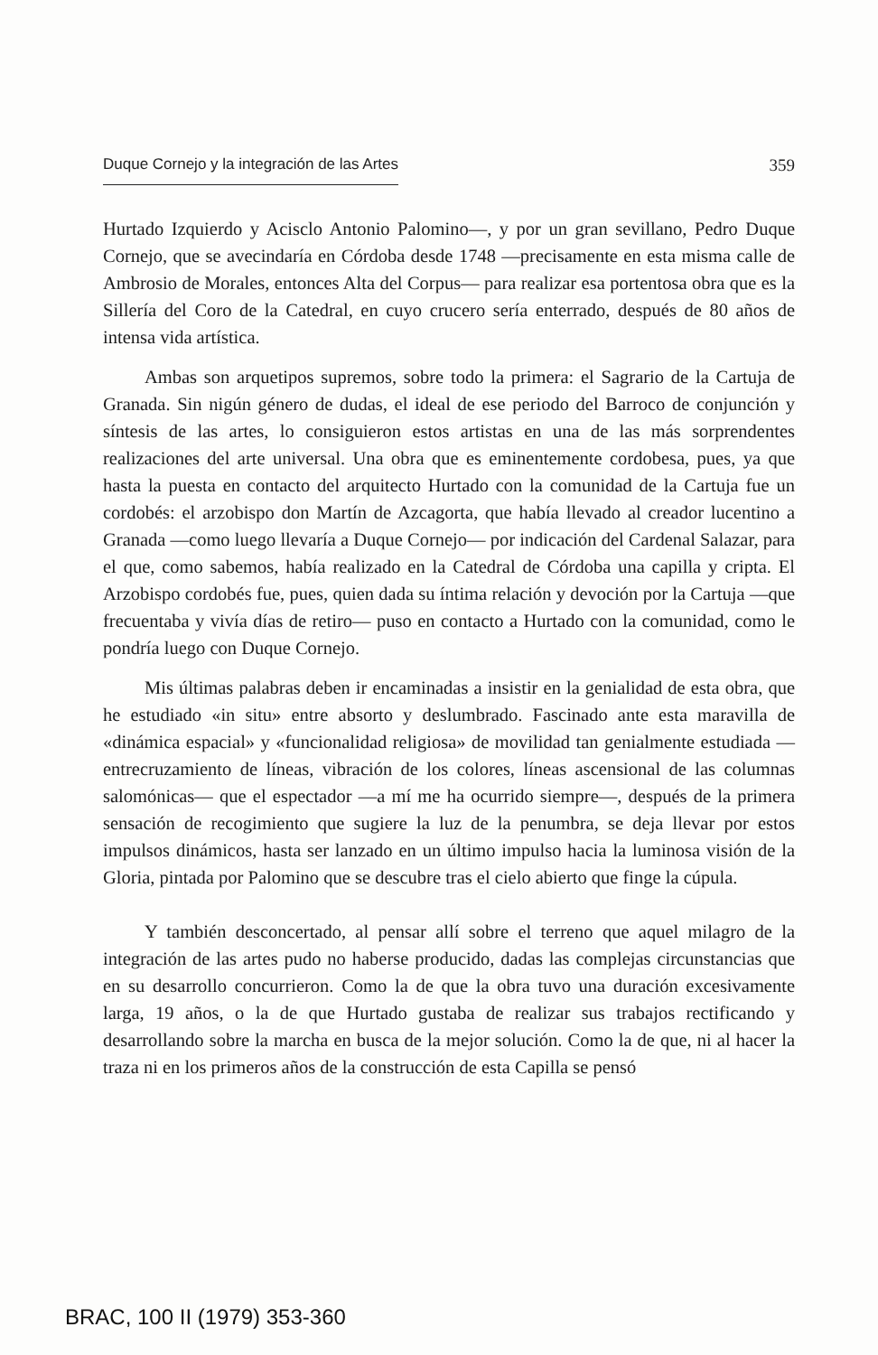Duque Cornejo y la integración de las Artes 359
Hurtado Izquierdo y Acisclo Antonio Palomino—, y por un gran sevillano, Pedro Duque Cornejo, que se avecindaría en Córdoba desde 1748 —precisamente en esta misma calle de Ambrosio de Morales, entonces Alta del Corpus— para realizar esa portentosa obra que es la Sillería del Coro de la Catedral, en cuyo crucero sería enterrado, después de 80 años de intensa vida artística.
Ambas son arquetipos supremos, sobre todo la primera: el Sagrario de la Cartuja de Granada. Sin nigún género de dudas, el ideal de ese periodo del Barroco de conjunción y síntesis de las artes, lo consiguieron estos artistas en una de las más sorprendentes realizaciones del arte universal. Una obra que es eminentemente cordobesa, pues, ya que hasta la puesta en contacto del arquitecto Hurtado con la comunidad de la Cartuja fue un cordobés: el arzobispo don Martín de Azcagorta, que había llevado al creador lucentino a Granada —como luego llevaría a Duque Cornejo— por indicación del Cardenal Salazar, para el que, como sabemos, había realizado en la Catedral de Córdoba una capilla y cripta. El Arzobispo cordobés fue, pues, quien dada su íntima relación y devoción por la Cartuja —que frecuentaba y vivía días de retiro— puso en contacto a Hurtado con la comunidad, como le pondría luego con Duque Cornejo.
Mis últimas palabras deben ir encaminadas a insistir en la genialidad de esta obra, que he estudiado «in situ» entre absorto y deslumbrado. Fascinado ante esta maravilla de «dinámica espacial» y «funcionalidad religiosa» de movilidad tan genialmente estudiada —entrecruzamiento de líneas, vibración de los colores, líneas ascensional de las columnas salomónicas— que el espectador —a mí me ha ocurrido siempre—, después de la primera sensación de recogimiento que sugiere la luz de la penumbra, se deja llevar por estos impulsos dinámicos, hasta ser lanzado en un último impulso hacia la luminosa visión de la Gloria, pintada por Palomino que se descubre tras el cielo abierto que finge la cúpula.
Y también desconcertado, al pensar allí sobre el terreno que aquel milagro de la integración de las artes pudo no haberse producido, dadas las complejas circunstancias que en su desarrollo concurrieron. Como la de que la obra tuvo una duración excesivamente larga, 19 años, o la de que Hurtado gustaba de realizar sus trabajos rectificando y desarrollando sobre la marcha en busca de la mejor solución. Como la de que, ni al hacer la traza ni en los primeros años de la construcción de esta Capilla se pensó
BRAC, 100 II (1979) 353-360